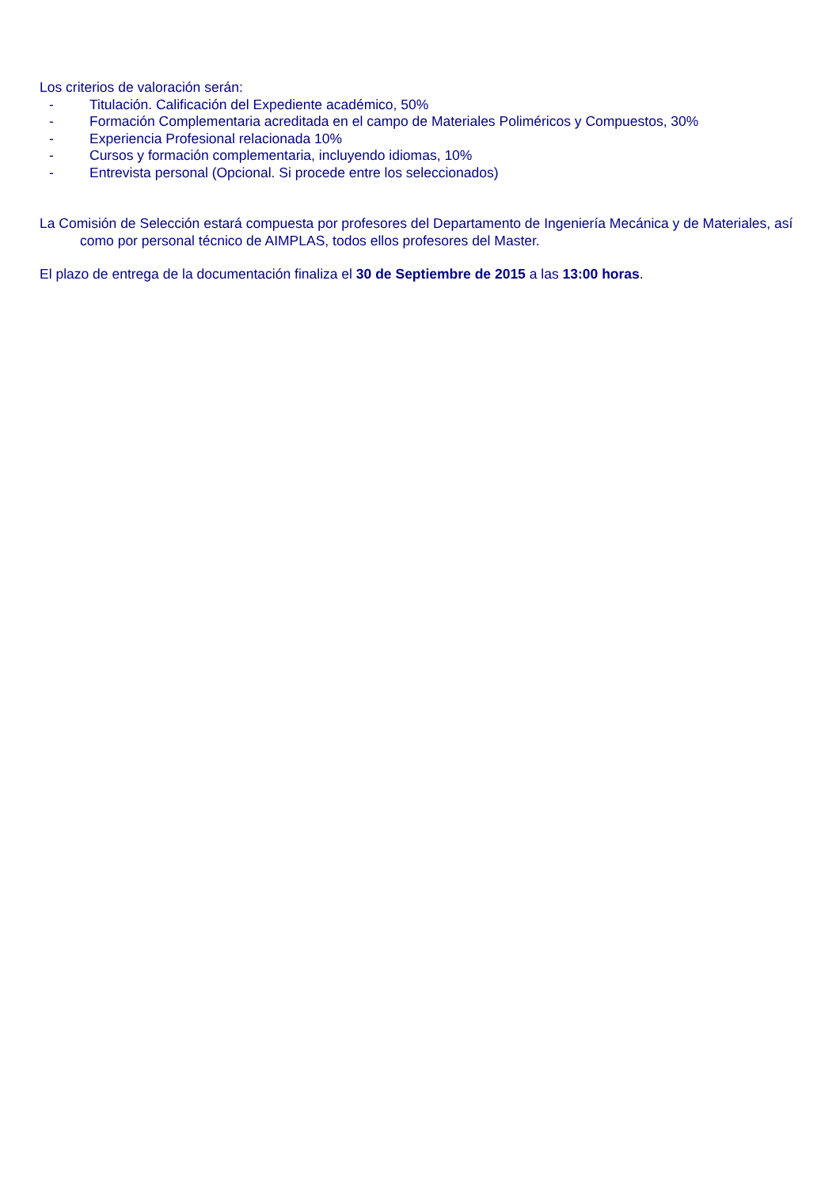Los criterios de valoración serán:
- Titulación. Calificación del Expediente académico, 50%
- Formación Complementaria acreditada en el campo de Materiales Poliméricos y Compuestos, 30%
- Experiencia Profesional relacionada 10%
- Cursos y formación complementaria, incluyendo idiomas, 10%
- Entrevista personal (Opcional. Si procede entre los seleccionados)
La Comisión de Selección estará compuesta por profesores del Departamento de Ingeniería Mecánica y de Materiales, así como por personal técnico de AIMPLAS, todos ellos profesores del Master.
El plazo de entrega de la documentación finaliza el 30 de Septiembre de 2015 a las 13:00 horas.